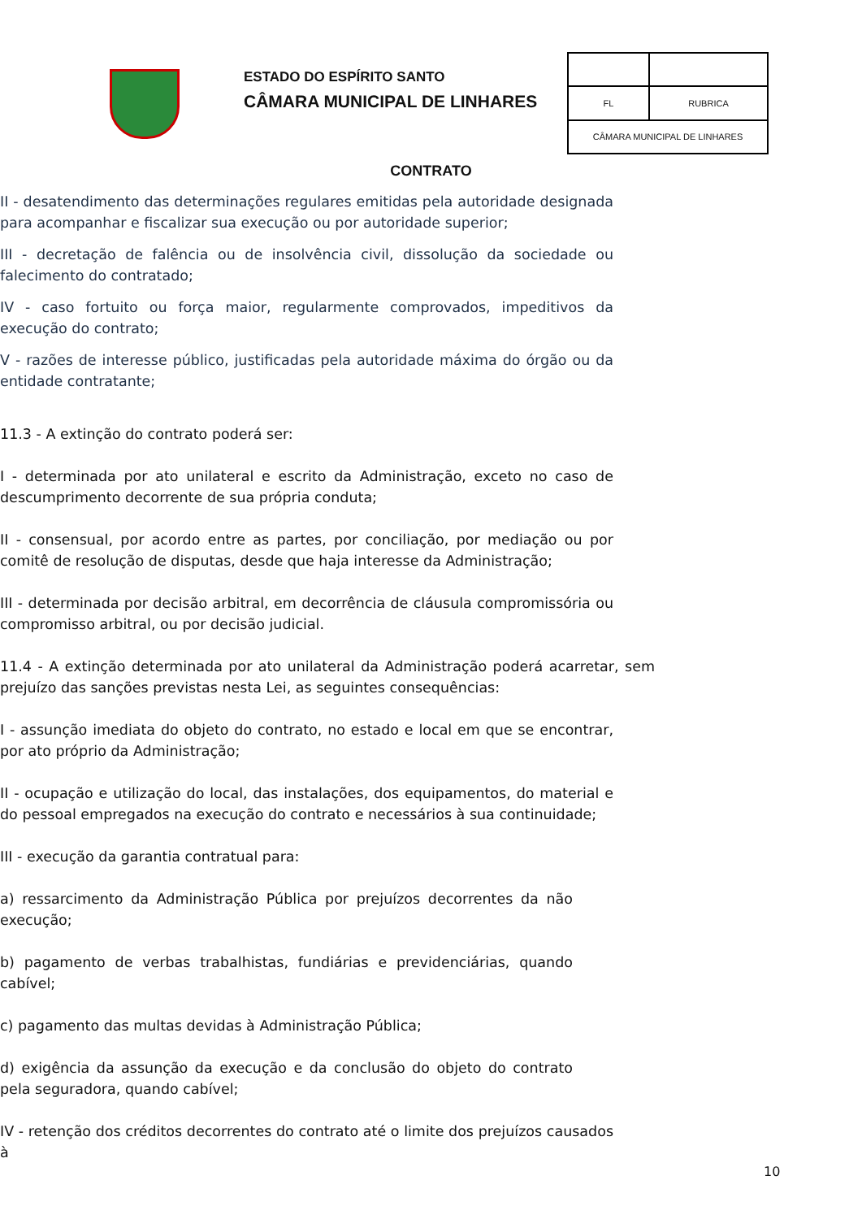ESTADO DO ESPÍRITO SANTO
CÂMARA MUNICIPAL DE LINHARES
| FL | RUBRICA |
| CÂMARA MUNICIPAL DE LINHARES | |
CONTRATO
II - desatendimento das determinações regulares emitidas pela autoridade designada para acompanhar e fiscalizar sua execução ou por autoridade superior;
III - decretação de falência ou de insolvência civil, dissolução da sociedade ou falecimento do contratado;
IV - caso fortuito ou força maior, regularmente comprovados, impeditivos da execução do contrato;
V - razões de interesse público, justificadas pela autoridade máxima do órgão ou da entidade contratante;
11.3 - A extinção do contrato poderá ser:
I - determinada por ato unilateral e escrito da Administração, exceto no caso de descumprimento decorrente de sua própria conduta;
II - consensual, por acordo entre as partes, por conciliação, por mediação ou por comitê de resolução de disputas, desde que haja interesse da Administração;
III - determinada por decisão arbitral, em decorrência de cláusula compromissória ou compromisso arbitral, ou por decisão judicial.
11.4 - A extinção determinada por ato unilateral da Administração poderá acarretar, sem prejuízo das sanções previstas nesta Lei, as seguintes consequências:
I - assunção imediata do objeto do contrato, no estado e local em que se encontrar, por ato próprio da Administração;
II - ocupação e utilização do local, das instalações, dos equipamentos, do material e do pessoal empregados na execução do contrato e necessários à sua continuidade;
III - execução da garantia contratual para:
a) ressarcimento da Administração Pública por prejuízos decorrentes da não execução;
b) pagamento de verbas trabalhistas, fundiárias e previdenciárias, quando cabível;
c) pagamento das multas devidas à Administração Pública;
d) exigência da assunção da execução e da conclusão do objeto do contrato pela seguradora, quando cabível;
IV - retenção dos créditos decorrentes do contrato até o limite dos prejuízos causados à
10